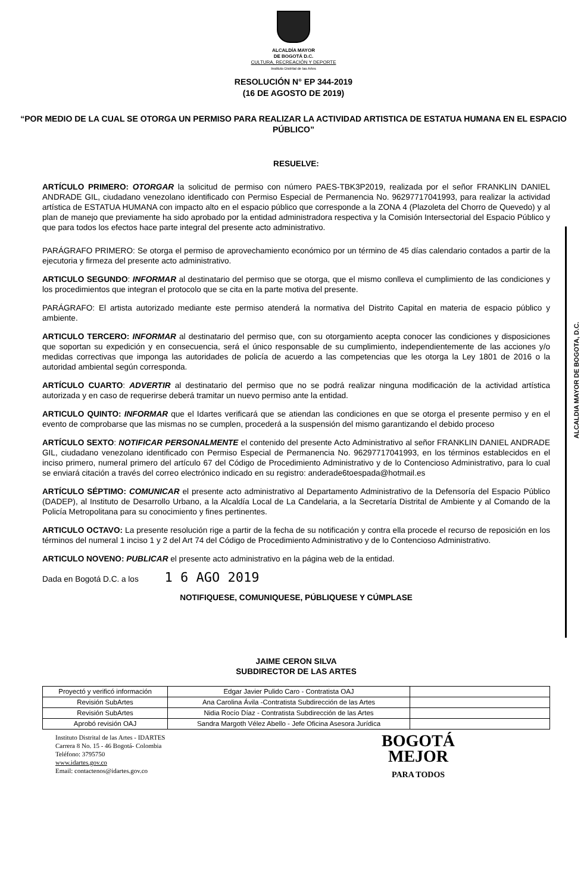ALCALDÍA MAYOR
DE BOGOTÁ D.C.
CULTURA, RECREACIÓN Y DEPORTE
Instituto Distrital de las Artes
RESOLUCIÓN N° EP 344-2019
(16 DE AGOSTO DE 2019)
“POR MEDIO DE LA CUAL SE OTORGA UN PERMISO PARA REALIZAR LA ACTIVIDAD ARTISTICA DE ESTATUA HUMANA EN EL ESPACIO PÚBLICO”
ALCALDIA MAYOR DE BOGOTA, D.C.
RESUELVE:
ARTÍCULO PRIMERO: OTORGAR la solicitud de permiso con número PAES-TBK3P2019, realizada por el señor FRANKLIN DANIEL ANDRADE GIL, ciudadano venezolano identificado con Permiso Especial de Permanencia No. 96297717041993, para realizar la actividad artística de ESTATUA HUMANA con impacto alto en el espacio público que corresponde a la ZONA 4 (Plazoleta del Chorro de Quevedo) y al plan de manejo que previamente ha sido aprobado por la entidad administradora respectiva y la Comisión Intersectorial del Espacio Público y que para todos los efectos hace parte integral del presente acto administrativo.
PARÁGRAFO PRIMERO: Se otorga el permiso de aprovechamiento económico por un término de 45 días calendario contados a partir de la ejecutoria y firmeza del presente acto administrativo.
ARTICULO SEGUNDO: INFORMAR al destinatario del permiso que se otorga, que el mismo conlleva el cumplimiento de las condiciones y los procedimientos que integran el protocolo que se cita en la parte motiva del presente.
PARÁGRAFO: El artista autorizado mediante este permiso atenderá la normativa del Distrito Capital en materia de espacio público y ambiente.
ARTICULO TERCERO: INFORMAR al destinatario del permiso que, con su otorgamiento acepta conocer las condiciones y disposiciones que soportan su expedición y en consecuencia, será el único responsable de su cumplimiento, independientemente de las acciones y/o medidas correctivas que imponga las autoridades de policía de acuerdo a las competencias que les otorga la Ley 1801 de 2016 o la autoridad ambiental según corresponda.
ARTÍCULO CUARTO: ADVERTIR al destinatario del permiso que no se podrá realizar ninguna modificación de la actividad artística autorizada y en caso de requerirse deberá tramitar un nuevo permiso ante la entidad.
ARTICULO QUINTO: INFORMAR que el Idartes verificará que se atiendan las condiciones en que se otorga el presente permiso y en el evento de comprobarse que las mismas no se cumplen, procederá a la suspensión del mismo garantizando el debido proceso
ARTÍCULO SEXTO: NOTIFICAR PERSONALMENTE el contenido del presente Acto Administrativo al señor FRANKLIN DANIEL ANDRADE GIL, ciudadano venezolano identificado con Permiso Especial de Permanencia No. 96297717041993, en los términos establecidos en el inciso primero, numeral primero del artículo 67 del Código de Procedimiento Administrativo y de lo Contencioso Administrativo, para lo cual se enviará citación a través del correo electrónico indicado en su registro: anderade6toespada@hotmail.es
ARTÍCULO SÉPTIMO: COMUNICAR el presente acto administrativo al Departamento Administrativo de la Defensoría del Espacio Público (DADEP), al Instituto de Desarrollo Urbano, a la Alcaldía Local de La Candelaria, a la Secretaría Distrital de Ambiente y al Comando de la Policía Metropolitana para su conocimiento y fines pertinentes.
ARTICULO OCTAVO: La presente resolución rige a partir de la fecha de su notificación y contra ella procede el recurso de reposición en los términos del numeral 1 inciso 1 y 2 del Art 74 del Código de Procedimiento Administrativo y de lo Contencioso Administrativo.
ARTICULO NOVENO: PUBLICAR el presente acto administrativo en la página web de la entidad.
Dada en Bogotá D.C. a los 1 6 AGO 2019
NOTIFIQUESE, COMUNIQUESE, PÚBLIQUESE Y CÚMPLASE
JAIME CERON SILVA
SUBDIRECTOR DE LAS ARTES
| Proyectó y verificó información | Edgar Javier Pulido Caro - Contratista OAJ | |
| Revisión SubArtes | Ana Carolina Ávila -Contratista Subdirección de las Artes | |
| Revisión SubArtes | Nidia Rocío Díaz - Contratista Subdirección de las Artes | |
| Aprobó revisión OAJ | Sandra Margoth Vélez Abello - Jefe Oficina Asesora Jurídica | |
Instituto Distrital de las Artes - IDARTES
Carrera 8 No. 15 - 46 Bogotá- Colombia
Teléfono: 3795750
www.idartes.gov.co
Email: contactenos@idartes.gov.co
BOGOTÁ
MEJOR
PARA TODOS